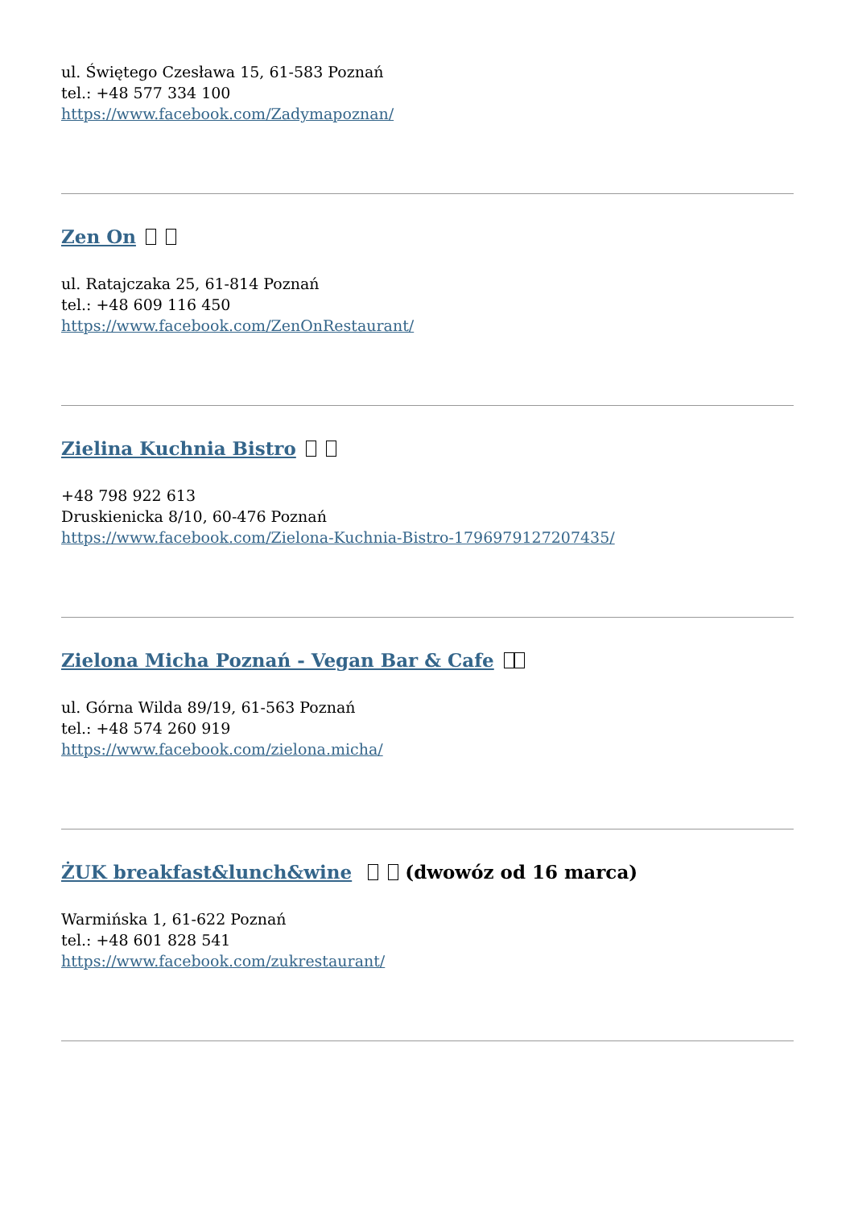ul. Świętego Czesława 15, 61-583 Poznań
tel.: +48 577 334 100
https://www.facebook.com/Zadymapoznan/
Zen On
ul. Ratajczaka 25, 61-814 Poznań
tel.: +48 609 116 450
https://www.facebook.com/ZenOnRestaurant/
Zielina Kuchnia Bistro
+48 798 922 613
Druskienicka 8/10, 60-476 Poznań
https://www.facebook.com/Zielona-Kuchnia-Bistro-1796979127207435/
Zielona Micha Poznań - Vegan Bar & Cafe
ul. Górna Wilda 89/19, 61-563 Poznań
tel.: +48 574 260 919
https://www.facebook.com/zielona.micha/
ŻUK breakfast&lunch&wine (dwowóz od 16 marca)
Warmińska 1, 61-622 Poznań
tel.: +48 601 828 541
https://www.facebook.com/zukrestaurant/